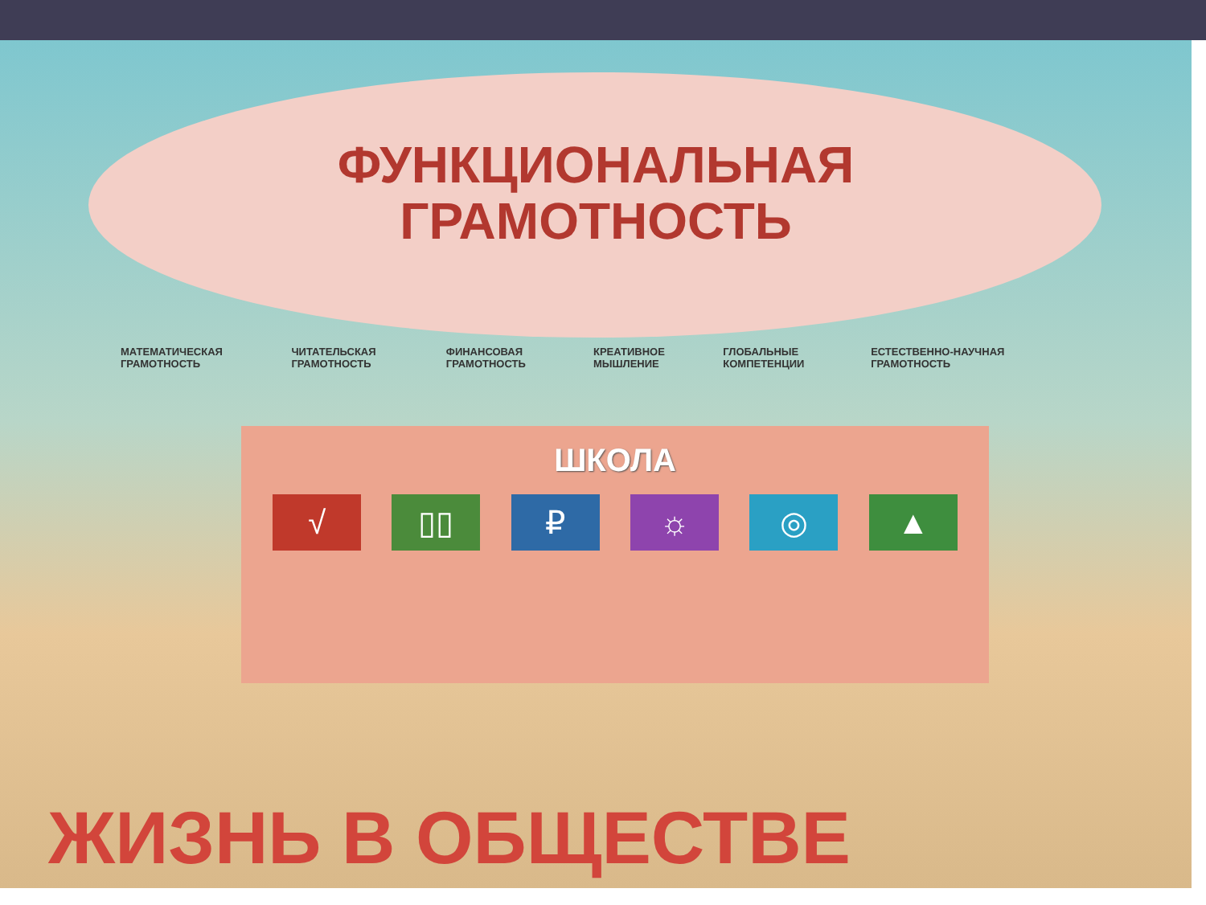ФУНКЦИОНАЛЬНАЯ
ГРАМОТНОСТЬ
МАТЕМАТИЧЕСКАЯ ГРАМОТНОСТЬ ЧИТАТЕЛЬСКАЯ ГРАМОТНОСТЬ ФИНАНСОВАЯ ГРАМОТНОСТЬ КРЕАТИВНОЕ МЫШЛЕНИЕ ГЛОБАЛЬНЫЕ КОМПЕТЕНЦИИ ЕСТЕСТВЕННО-НАУЧНАЯ ГРАМОТНОСТЬ
ШКОЛА
√ ▯▯ ₽ ☼ ◎ ▲
ЖИЗНЬ В ОБЩЕСТВЕ